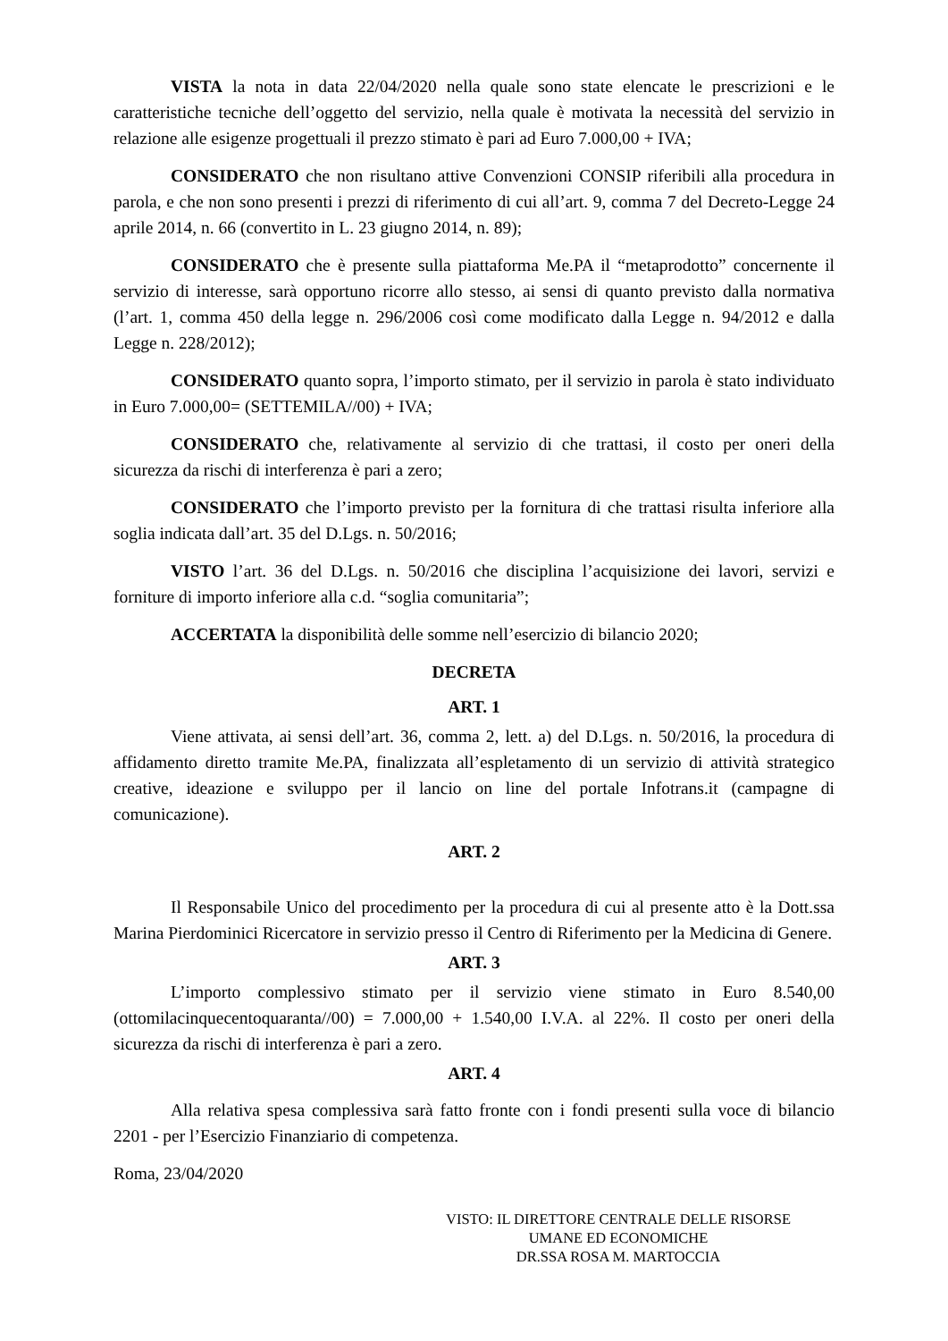VISTA la nota in data 22/04/2020 nella quale sono state elencate le prescrizioni e le caratteristiche tecniche dell’oggetto del servizio, nella quale è motivata la necessità del servizio in relazione alle esigenze progettuali il prezzo stimato è pari ad Euro 7.000,00 + IVA;
CONSIDERATO che non risultano attive Convenzioni CONSIP riferibili alla procedura in parola, e che non sono presenti i prezzi di riferimento di cui all’art. 9, comma 7 del Decreto-Legge 24 aprile 2014, n. 66 (convertito in L. 23 giugno 2014, n. 89);
CONSIDERATO che è presente sulla piattaforma Me.PA il “metaprodotto” concernente il servizio di interesse, sarà opportuno ricorre allo stesso, ai sensi di quanto previsto dalla normativa (l’art. 1, comma 450 della legge n. 296/2006 così come modificato dalla Legge n. 94/2012 e dalla Legge n. 228/2012);
CONSIDERATO quanto sopra, l’importo stimato, per il servizio in parola è stato individuato in Euro 7.000,00= (SETTEMILA//00) + IVA;
CONSIDERATO che, relativamente al servizio di che trattasi, il costo per oneri della sicurezza da rischi di interferenza è pari a zero;
CONSIDERATO che l’importo previsto per la fornitura di che trattasi risulta inferiore alla soglia indicata dall’art. 35 del D.Lgs. n. 50/2016;
VISTO l’art. 36 del D.Lgs. n. 50/2016 che disciplina l’acquisizione dei lavori, servizi e forniture di importo inferiore alla c.d. “soglia comunitaria”;
ACCERTATA la disponibilità delle somme nell’esercizio di bilancio 2020;
DECRETA
ART. 1
Viene attivata, ai sensi dell’art. 36, comma 2, lett. a) del D.Lgs. n. 50/2016, la procedura di affidamento diretto tramite Me.PA, finalizzata all’espletamento di un servizio di attività strategico creative, ideazione e sviluppo per il lancio on line del portale Infotrans.it (campagne di comunicazione).
ART. 2
Il Responsabile Unico del procedimento per la procedura di cui al presente atto è la Dott.ssa Marina Pierdominici Ricercatore in servizio presso il Centro di Riferimento per la Medicina di Genere.
ART. 3
L’importo complessivo stimato per il servizio viene stimato in Euro 8.540,00 (ottomilacinquecentoquaranta//00) = 7.000,00 + 1.540,00 I.V.A. al 22%. Il costo per oneri della sicurezza da rischi di interferenza è pari a zero.
ART. 4
Alla relativa spesa complessiva sarà fatto fronte con i fondi presenti sulla voce di bilancio 2201 - per l’Esercizio Finanziario di competenza.
Roma, 23/04/2020
VISTO: IL DIRETTORE CENTRALE DELLE RISORSE
UMANE ED ECONOMICHE
DR.SSA ROSA M. MARTOCCIA